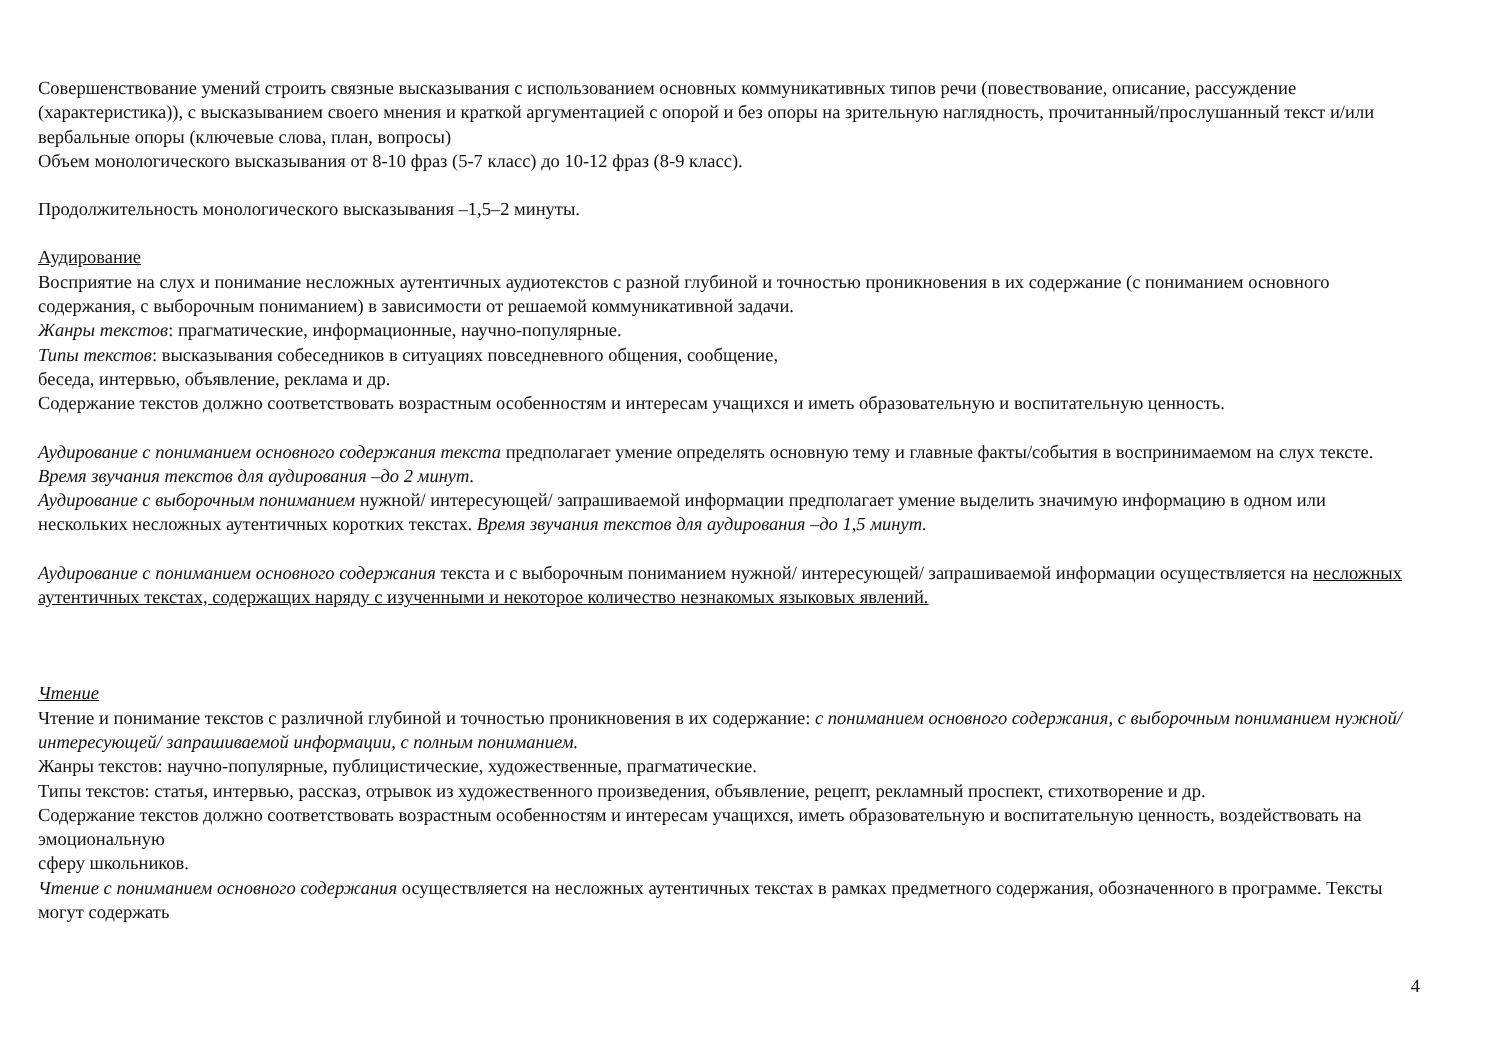Совершенствование умений строить связные высказывания с использованием основных коммуникативных типов речи (повествование, описание, рассуждение (характеристика)), с высказыванием своего мнения и краткой аргументацией с опорой и без опоры на зрительную наглядность, прочитанный/прослушанный текст и/или вербальные опоры (ключевые слова, план, вопросы)
Объем монологического высказывания от 8-10 фраз (5-7 класс) до 10-12 фраз (8-9 класс).
Продолжительность монологического высказывания –1,5–2 минуты.
Аудирование
Восприятие на слух и понимание несложных аутентичных аудиотекстов с разной глубиной и точностью проникновения в их содержание (с пониманием основного содержания, с выборочным пониманием) в зависимости от решаемой коммуникативной задачи.
Жанры текстов: прагматические, информационные, научно-популярные.
Типы текстов: высказывания собеседников в ситуациях повседневного общения, сообщение,
беседа, интервью, объявление, реклама и др.
Содержание текстов должно соответствовать возрастным особенностям и интересам учащихся и иметь образовательную и воспитательную ценность.
Аудирование с пониманием основного содержания текста предполагает умение определять основную тему и главные факты/события в воспринимаемом на слух тексте. Время звучания текстов для аудирования –до 2 минут.
Аудирование с выборочным пониманием нужной/ интересующей/ запрашиваемой информации предполагает умение выделить значимую информацию в одном или нескольких несложных аутентичных коротких текстах. Время звучания текстов для аудирования –до 1,5 минут.
Аудирование с пониманием основного содержания текста и с выборочным пониманием нужной/ интересующей/ запрашиваемой информации осуществляется на несложных аутентичных текстах, содержащих наряду с изученными и некоторое количество незнакомых языковых явлений.
Чтение
Чтение и понимание текстов с различной глубиной и точностью проникновения в их содержание: с пониманием основного содержания, с выборочным пониманием нужной/ интересующей/ запрашиваемой информации, с полным пониманием.
Жанры текстов: научно-популярные, публицистические, художественные, прагматические.
Типы текстов: статья, интервью, рассказ, отрывок из художественного произведения, объявление, рецепт, рекламный проспект, стихотворение и др.
Содержание текстов должно соответствовать возрастным особенностям и интересам учащихся, иметь образовательную и воспитательную ценность, воздействовать на эмоциональную
сферу школьников.
Чтение с пониманием основного содержания осуществляется на несложных аутентичных текстах в рамках предметного содержания, обозначенного в программе. Тексты могут содержать
4